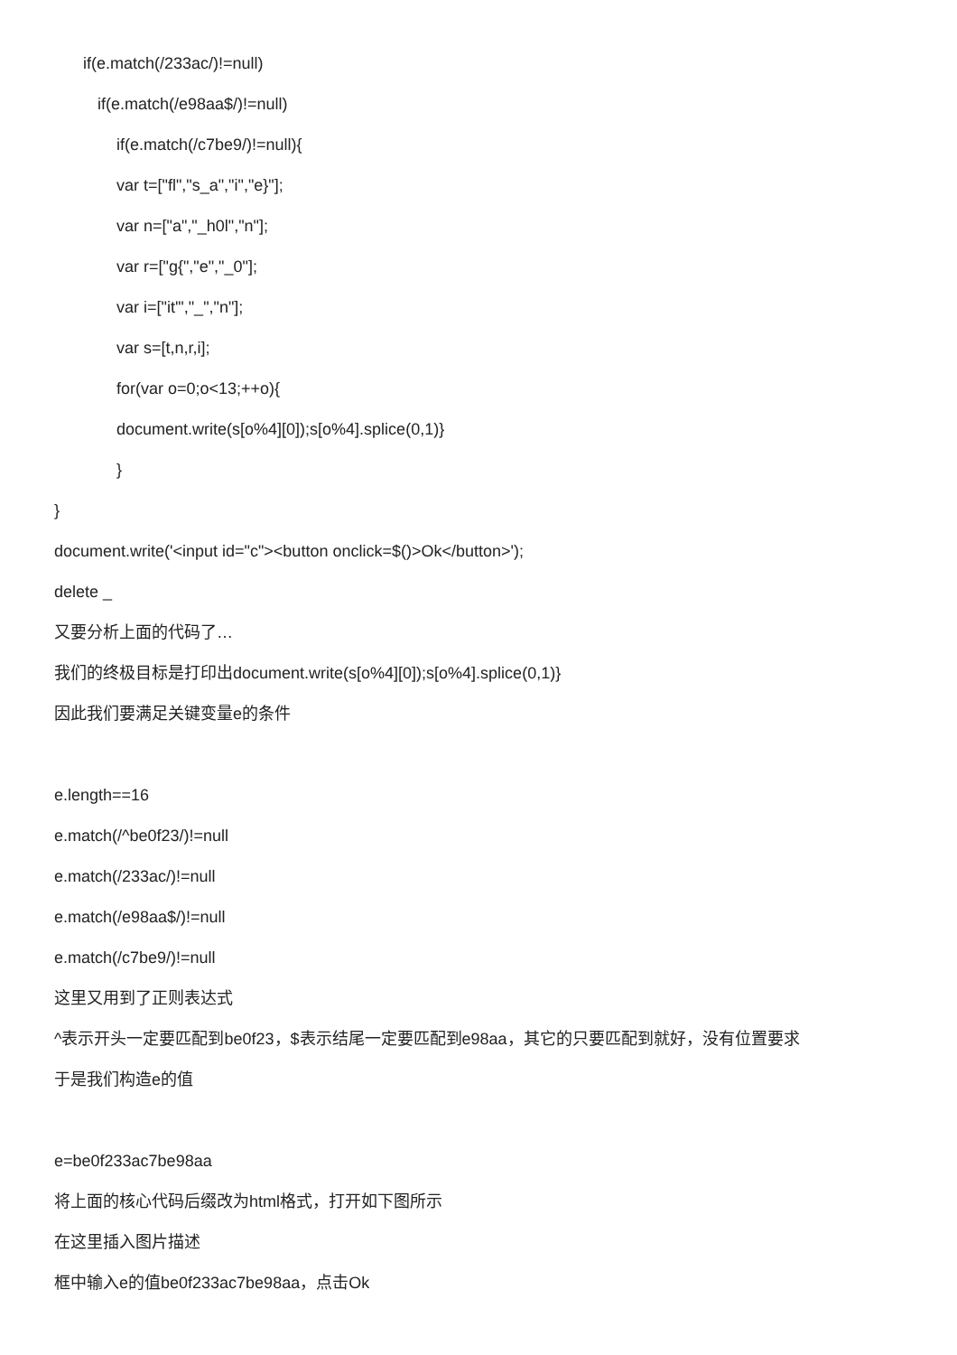if(e.match(/233ac/)!=null)
if(e.match(/e98aa$/)!=null)
if(e.match(/c7be9/)!=null){
var t=["fl","s_a","i","e}"];
var n=["a","_h0l","n"];
var r=["g{","e","_0"];
var i=["it'","_","n"];
var s=[t,n,r,i];
for(var o=0;o<13;++o){
document.write(s[o%4][0]);s[o%4].splice(0,1)}
}
}
document.write('<input id="c"><button onclick=$()>Ok</button>');
delete _
又要分析上面的代码了…
我们的终极目标是打印出document.write(s[o%4][0]);s[o%4].splice(0,1)}
因此我们要满足关键变量e的条件
e.length==16
e.match(/^be0f23/)!=null
e.match(/233ac/)!=null
e.match(/e98aa$/)!=null
e.match(/c7be9/)!=null
这里又用到了正则表达式
^表示开头一定要匹配到be0f23，$表示结尾一定要匹配到e98aa，其它的只要匹配到就好，没有位置要求
于是我们构造e的值
e=be0f233ac7be98aa
将上面的核心代码后缀改为html格式，打开如下图所示
在这里插入图片描述
框中输入e的值be0f233ac7be98aa，点击Ok